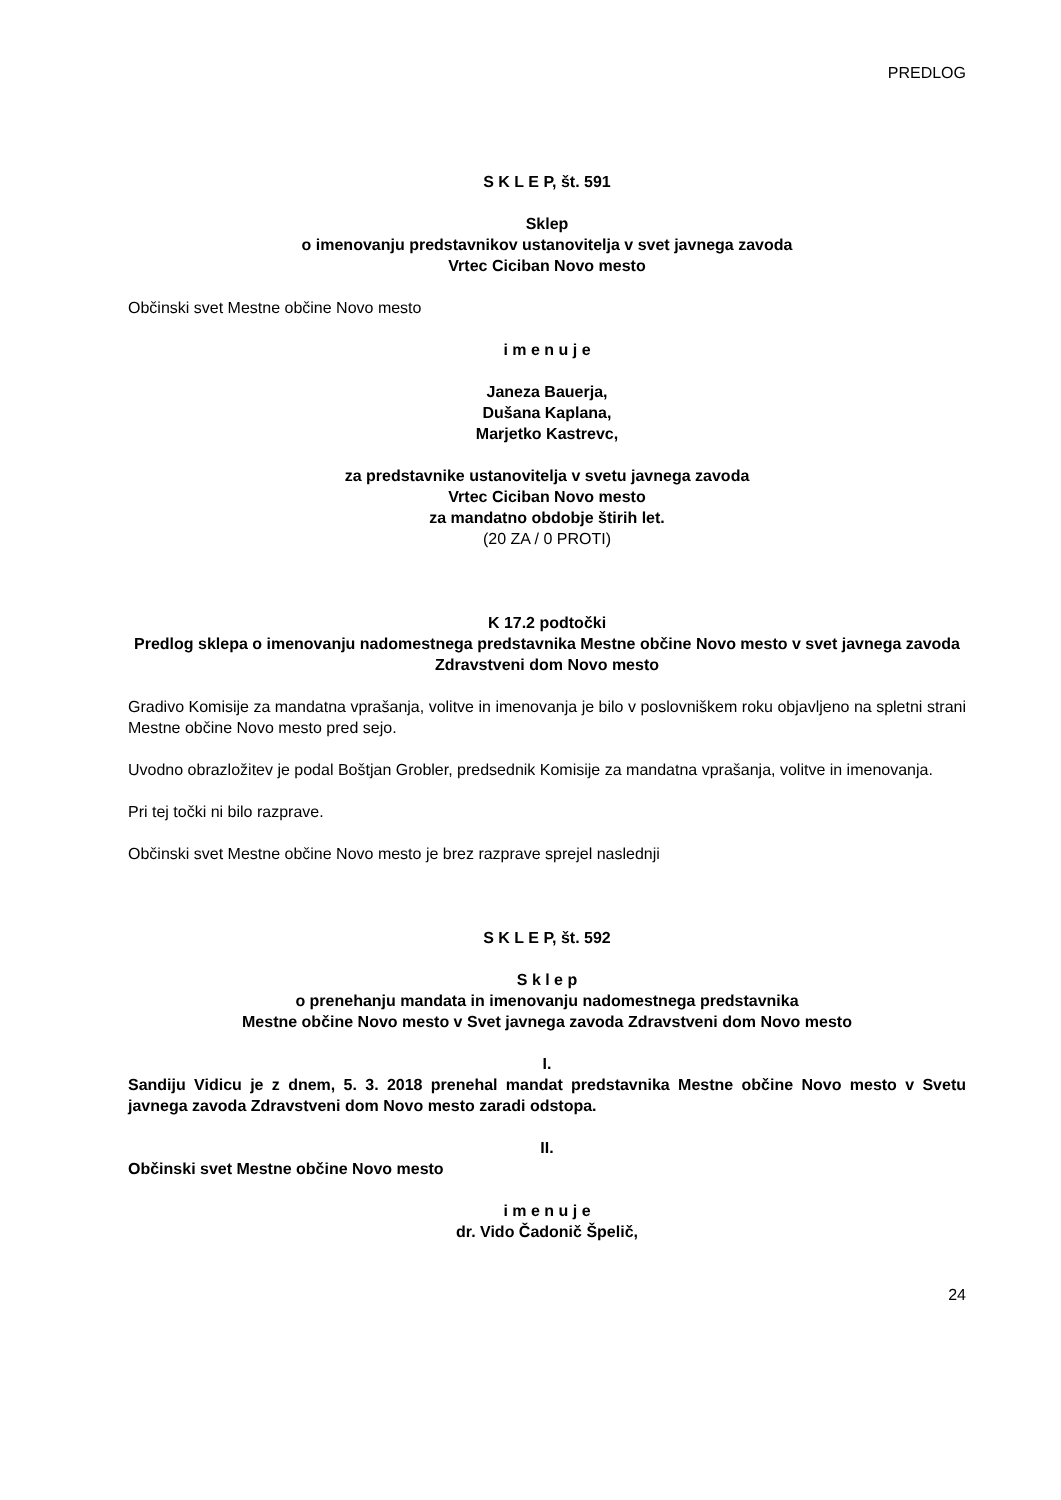PREDLOG
S K L E P, št. 591
Sklep
o imenovanju predstavnikov ustanovitelja v svet javnega zavoda
Vrtec Ciciban Novo mesto
Občinski svet Mestne občine Novo mesto
i m e n u j e
Janeza Bauerja,
Dušana Kaplana,
Marjetko Kastrevc,
za predstavnike ustanovitelja v svetu javnega zavoda
Vrtec Ciciban Novo mesto
za mandatno obdobje štirih let.
(20 ZA / 0 PROTI)
K 17.2 podtočki
Predlog sklepa o imenovanju nadomestnega predstavnika Mestne občine Novo mesto v svet javnega zavoda Zdravstveni dom Novo mesto
Gradivo Komisije za mandatna vprašanja, volitve in imenovanja je bilo v poslovniškem roku objavljeno na spletni strani Mestne občine Novo mesto pred sejo.
Uvodno obrazložitev je podal Boštjan Grobler, predsednik Komisije za mandatna vprašanja, volitve in imenovanja.
Pri tej točki ni bilo razprave.
Občinski svet Mestne občine Novo mesto je brez razprave sprejel naslednji
S K L E P, št. 592
S k l e p
o prenehanju mandata in imenovanju nadomestnega predstavnika
Mestne občine Novo mesto v Svet javnega zavoda Zdravstveni dom Novo mesto
I.
Sandiju Vidicu je z dnem, 5. 3. 2018 prenehal mandat predstavnika Mestne občine Novo mesto v Svetu javnega zavoda Zdravstveni dom Novo mesto zaradi odstopa.
II.
Občinski svet Mestne občine Novo mesto
i m e n u j e
dr. Vido Čadonič Špelič,
24